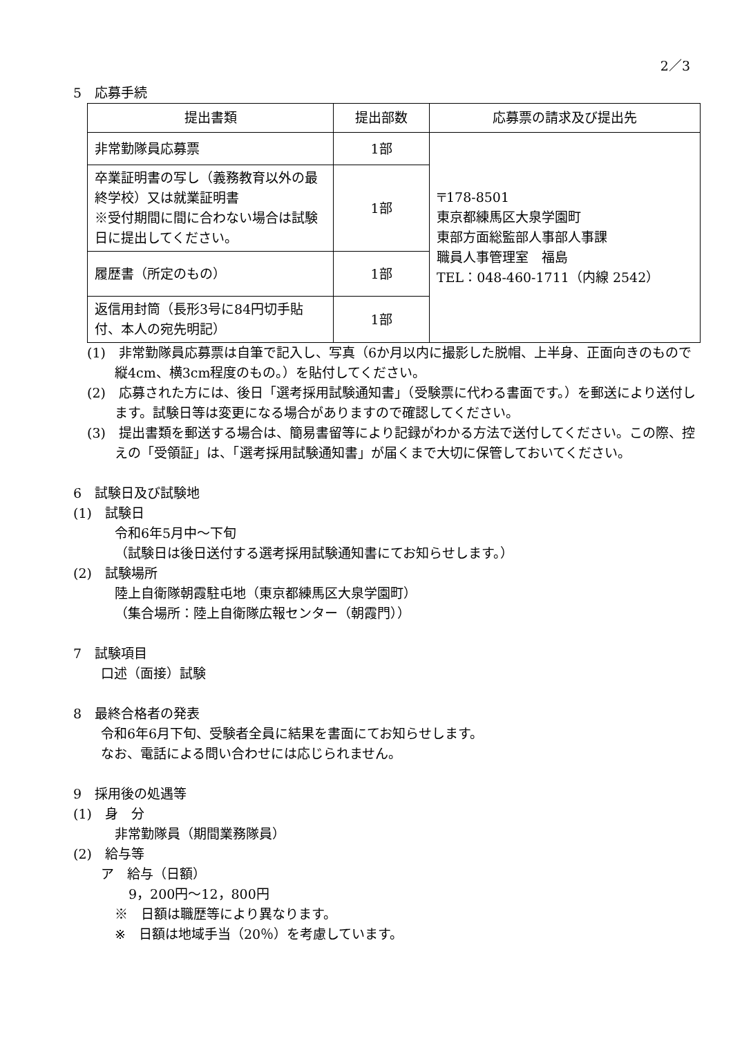2／3
5　応募手続
| 提出書類 | 提出部数 | 応募票の請求及び提出先 |
| --- | --- | --- |
| 非常勤隊員応募票 | 1部 | 〒178-8501 東京都練馬区大泉学園町 東部方面総監部人事部人事課 職員人事管理室 福島 TEL：048-460-1711（内線 2542） |
| 卒業証明書の写し（義務教育以外の最終学校）又は就業証明書 ※受付期間に間に合わない場合は試験日に提出してください。 | 1部 | |
| 履歴書（所定のもの） | 1部 | |
| 返信用封筒（長形3号に84円切手貼付、本人の宛先明記） | 1部 | |
(1)　非常勤隊員応募票は自筆で記入し、写真（6か月以内に撮影した脱帽、上半身、正面向きのもので縦4cm、横3cm程度のもの。）を貼付してください。
(2)　応募された方には、後日「選考採用試験通知書」（受験票に代わる書面です。）を郵送により送付します。試験日等は変更になる場合がありますので確認してください。
(3)　提出書類を郵送する場合は、簡易書留等により記録がわかる方法で送付してください。この際、控えの「受領証」は、「選考採用試験通知書」が届くまで大切に保管しておいてください。
6　試験日及び試験地
(1)　試験日
令和6年5月中～下旬
（試験日は後日送付する選考採用試験通知書にてお知らせします。）
(2)　試験場所
陸上自衛隊朝霞駐屯地（東京都練馬区大泉学園町）
（集合場所：陸上自衛隊広報センター（朝霞門））
7　試験項目
口述（面接）試験
8　最終合格者の発表
令和6年6月下旬、受験者全員に結果を書面にてお知らせします。
なお、電話による問い合わせには応じられません。
9　採用後の処遇等
(1)　身　分
非常勤隊員（期間業務隊員）
(2)　給与等
ア　給与（日額）
9，200円～12，800円
※　日額は職歴等により異なります。
※　日額は地域手当（20％）を考慮しています。